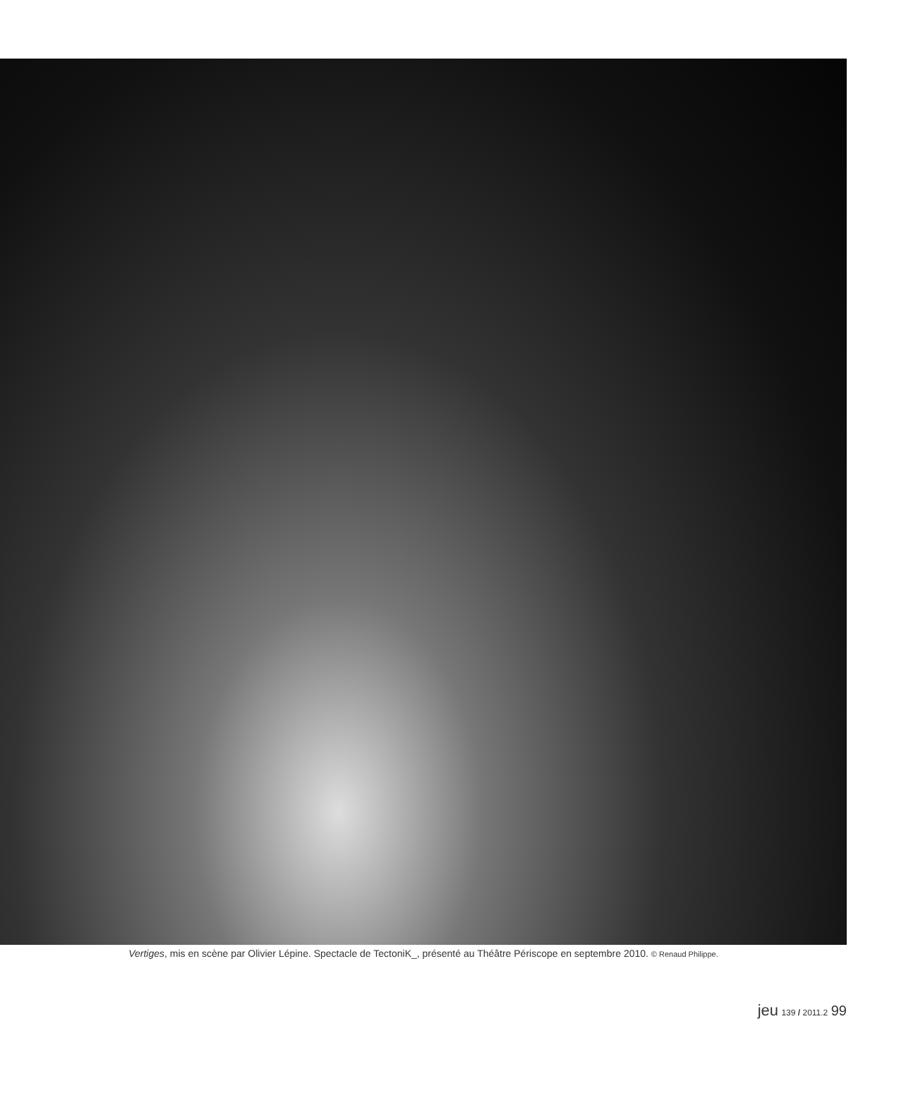Vertiges, mis en scène par Olivier Lépine. Spectacle de TectoniK_, présenté au Théâtre Périscope en septembre 2010. © Renaud Philippe.
jeu 139 / 2011.2 99